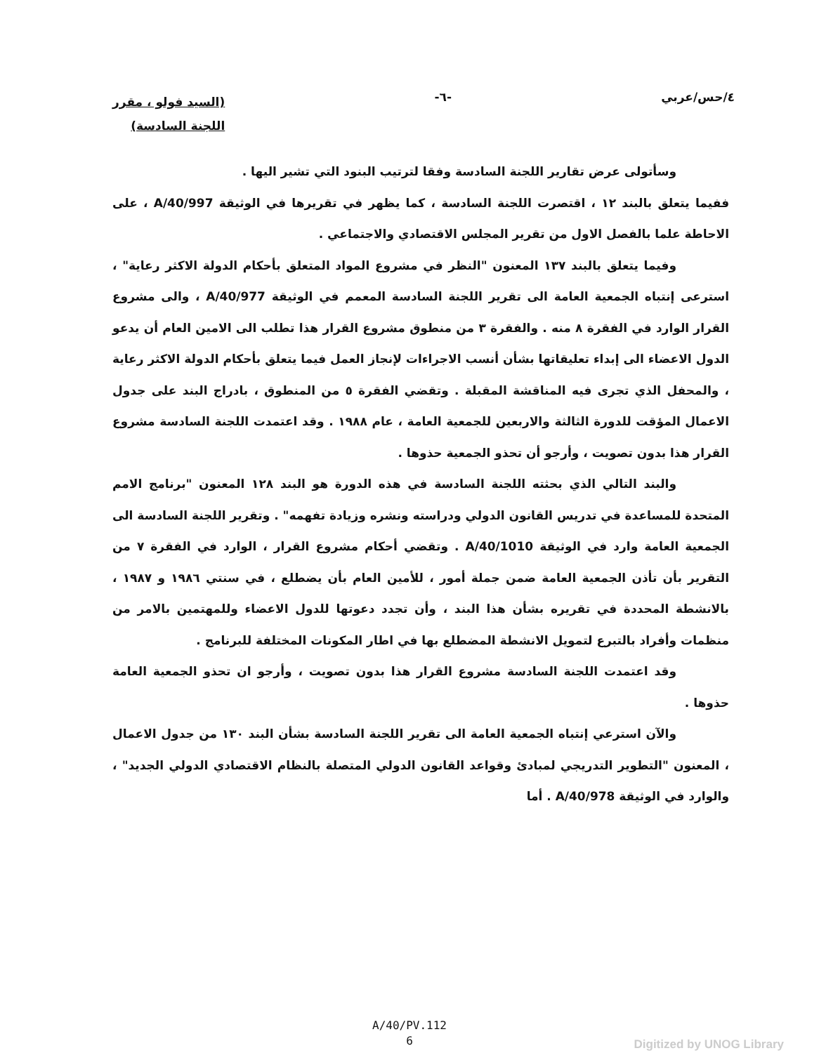٤/حس/عربي -٦-
(السيد فولو ، مقرر
اللجنة السادسة)
وسأتولى عرض تقارير اللجنة السادسة وفقا لترتيب البنود التي تشير اليها .
ففيما يتعلق بالبند ١٢ ، اقتصرت اللجنة السادسة ، كما يظهر في تقريرها في الوثيقة A/40/997 ، على الاحاطة علما بالفصل الاول من تقرير المجلس الاقتصادي والاجتماعي .
وفيما يتعلق بالبند ١٣٧ المعنون "النظر في مشروع المواد المتعلق بأحكام الدولة الاكثر رعاية" ، استرعى إنتباه الجمعية العامة الى تقرير اللجنة السادسة المعمم في الوثيقة A/40/977 ، والى مشروع القرار الوارد في الفقرة ٨ منه . والفقرة ٣ من منطوق مشروع القرار هذا تطلب الى الامين العام أن يدعو الدول الاعضاء الى إبداء تعليقاتها بشأن أنسب الاجراءات لإنجاز العمل فيما يتعلق بأحكام الدولة الاكثر رعاية ، والمحفل الذي تجرى فيه المناقشة المقبلة . وتقضي الفقرة ٥ من المنطوق ، بادراج البند على جدول الاعمال المؤقت للدورة الثالثة والاربعين للجمعية العامة ، عام ١٩٨٨ . وقد اعتمدت اللجنة السادسة مشروع القرار هذا بدون تصويت ، وأرجو أن تحذو الجمعية حذوها .
والبند التالي الذي بحثته اللجنة السادسة في هذه الدورة هو البند ١٢٨ المعنون "برنامج الامم المتحدة للمساعدة في تدريس القانون الدولي ودراسته ونشره وزيادة تفهمه" . وتقرير اللجنة السادسة الى الجمعية العامة وارد في الوثيقة A/40/1010 . وتقضي أحكام مشروع القرار ، الوارد في الفقرة ٧ من التقرير بأن تأذن الجمعية العامة ضمن جملة أمور ، للأمين العام بأن يضطلع ، في سنتي ١٩٨٦ و ١٩٨٧ ، بالانشطة المحددة في تقريره بشأن هذا البند ، وأن تجدد دعوتها للدول الاعضاء وللمهتمين بالامر من منظمات وأفراد بالتبرع لتمويل الانشطة المضطلع بها في اطار المكونات المختلفة للبرنامج .
وقد اعتمدت اللجنة السادسة مشروع القرار هذا بدون تصويت ، وأرجو ان تحذو الجمعية العامة حذوها .
والآن استرعي إنتباه الجمعية العامة الى تقرير اللجنة السادسة بشأن البند ١٣٠ من جدول الاعمال ، المعنون "التطوير التدريجي لمبادئ وقواعد القانون الدولي المتصلة بالنظام الاقتصادي الدولي الجديد" ، والوارد في الوثيقة A/40/978 . أما
A/40/PV.112
6
Digitized by UNOG Library